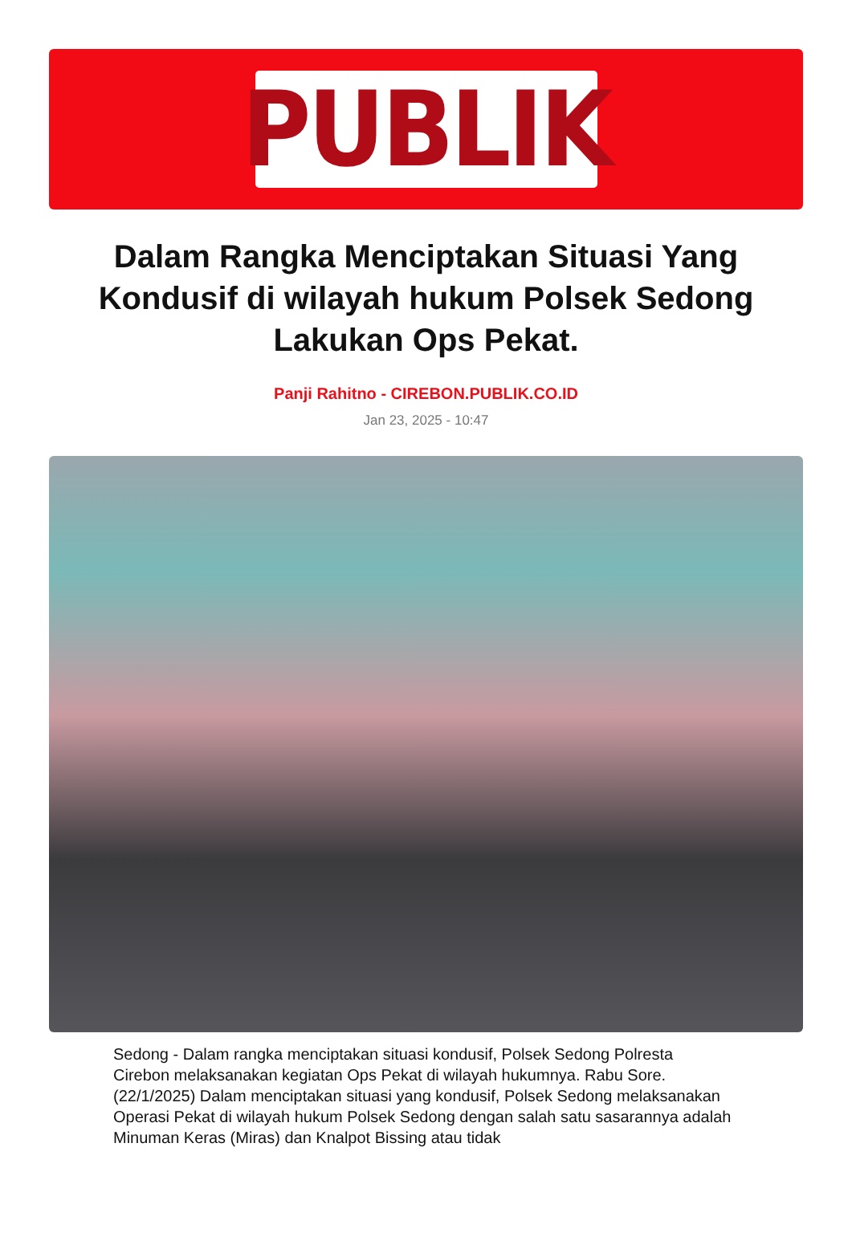PUBLIK
Dalam Rangka Menciptakan Situasi Yang Kondusif di wilayah hukum Polsek Sedong Lakukan Ops Pekat.
Panji Rahitno - CIREBON.PUBLIK.CO.ID
Jan 23, 2025 - 10:47
Sedong - Dalam rangka menciptakan situasi kondusif, Polsek Sedong Polresta Cirebon melaksanakan kegiatan Ops Pekat di wilayah hukumnya. Rabu Sore. (22/1/2025) Dalam menciptakan situasi yang kondusif, Polsek Sedong melaksanakan Operasi Pekat di wilayah hukum Polsek Sedong dengan salah satu sasarannya adalah Minuman Keras (Miras) dan Knalpot Bissing atau tidak